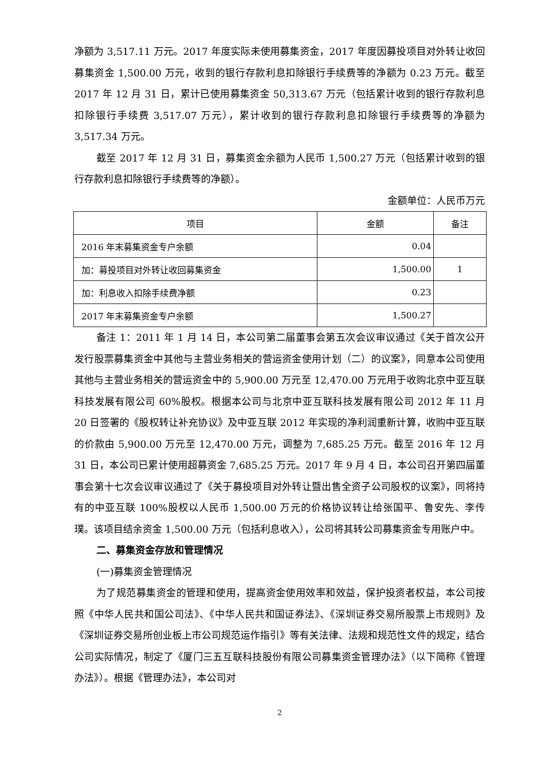净额为 3,517.11 万元。2017 年度实际未使用募集资金，2017 年度因募投项目对外转让收回募集资金 1,500.00 万元，收到的银行存款利息扣除银行手续费等的净额为 0.23 万元。截至 2017 年 12 月 31 日，累计已使用募集资金 50,313.67 万元（包括累计收到的银行存款利息扣除银行手续费 3,517.07 万元），累计收到的银行存款利息扣除银行手续费等的净额为 3,517.34 万元。
截至 2017 年 12 月 31 日，募集资金余额为人民币 1,500.27 万元（包括累计收到的银行存款利息扣除银行手续费等的净额）。
金额单位：人民币万元
| 项目 | 金额 | 备注 |
| --- | --- | --- |
| 2016 年末募集资金专户余额 | 0.04 | |
| 加：募投项目对外转让收回募集资金 | 1,500.00 | 1 |
| 加：利息收入扣除手续费净额 | 0.23 | |
| 2017 年末募集资金专户余额 | 1,500.27 | |
备注 1：2011 年 1 月 14 日，本公司第二届董事会第五次会议审议通过《关于首次公开发行股票募集资金中其他与主营业务相关的营运资金使用计划（二）的议案》，同意本公司使用其他与主营业务相关的营运资金中的 5,900.00 万元至 12,470.00 万元用于收购北京中亚互联科技发展有限公司 60%股权。根据本公司与北京中亚互联科技发展有限公司 2012 年 11 月 20 日签署的《股权转让补充协议》及中亚互联 2012 年实现的净利润重新计算，收购中亚互联的价款由 5,900.00 万元至 12,470.00 万元，调整为 7,685.25 万元。截至 2016 年 12 月 31 日，本公司已累计使用超募资金 7,685.25 万元。2017 年 9 月 4 日，本公司召开第四届董事会第十七次会议审议通过了《关于募投项目对外转让暨出售全资子公司股权的议案》，同将持有的中亚互联 100%股权以人民币 1,500.00 万元的价格协议转让给张国平、鲁安先、李传璞。该项目结余资金 1,500.00 万元（包括利息收入），公司将其转公司募集资金专用账户中。
二、募集资金存放和管理情况
(一)募集资金管理情况
为了规范募集资金的管理和使用，提高资金使用效率和效益，保护投资者权益，本公司按照《中华人民共和国公司法》、《中华人民共和国证券法》、《深圳证券交易所股票上市规则》及《深圳证券交易所创业板上市公司规范运作指引》等有关法律、法规和规范性文件的规定，结合公司实际情况，制定了《厦门三五互联科技股份有限公司募集资金管理办法》（以下简称《管理办法》）。根据《管理办法》，本公司对
2